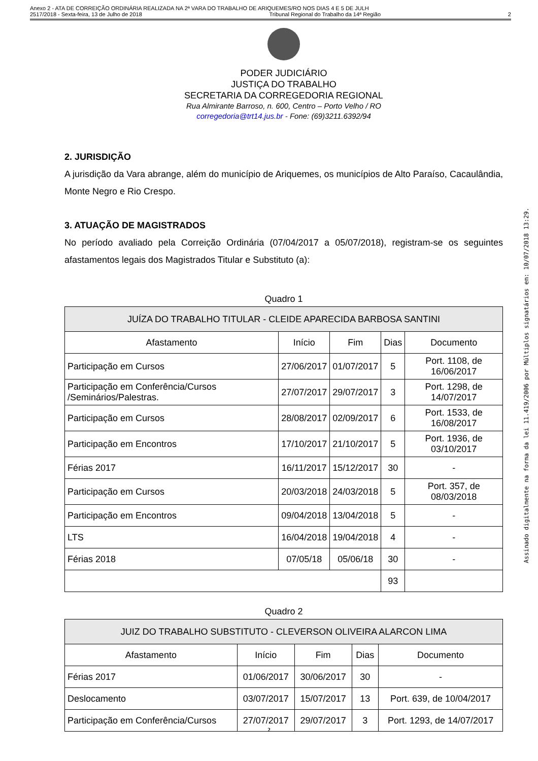Anexo 2 - ATA DE CORREIÇÃO ORDINÁRIA REALIZADA NA 2ª VARA DO TRABALHO DE ARIQUEMES/RO NOS DIAS 4 E 5 DE JULH
2517/2018 - Sexta-feira, 13 de Julho de 2018 Tribunal Regional do Trabalho da 14ª Região 2
PODER JUDICIÁRIO
JUSTIÇA DO TRABALHO
SECRETARIA DA CORREGEDORIA REGIONAL
Rua Almirante Barroso, n. 600, Centro – Porto Velho / RO
corregedoria@trt14.jus.br - Fone: (69)3211.6392/94
2. JURISDIÇÃO
A jurisdição da Vara abrange, além do município de Ariquemes, os municípios de Alto Paraíso, Cacaulândia, Monte Negro e Rio Crespo.
3. ATUAÇÃO DE MAGISTRADOS
No período avaliado pela Correição Ordinária (07/04/2017 a 05/07/2018), registram-se os seguintes afastamentos legais dos Magistrados Titular e Substituto (a):
Quadro 1
| JUÍZA DO TRABALHO TITULAR - CLEIDE APARECIDA BARBOSA SANTINI | | | | |
| --- | --- | --- | --- | --- |
| Afastamento | Início | Fim | Dias | Documento |
| Participação em Cursos | 27/06/2017 | 01/07/2017 | 5 | Port. 1108, de 16/06/2017 |
| Participação em Conferência/Cursos /Seminários/Palestras. | 27/07/2017 | 29/07/2017 | 3 | Port. 1298, de 14/07/2017 |
| Participação em Cursos | 28/08/2017 | 02/09/2017 | 6 | Port. 1533, de 16/08/2017 |
| Participação em Encontros | 17/10/2017 | 21/10/2017 | 5 | Port. 1936, de 03/10/2017 |
| Férias 2017 | 16/11/2017 | 15/12/2017 | 30 | - |
| Participação em Cursos | 20/03/2018 | 24/03/2018 | 5 | Port. 357, de 08/03/2018 |
| Participação em Encontros | 09/04/2018 | 13/04/2018 | 5 | - |
| LTS | 16/04/2018 | 19/04/2018 | 4 | - |
| Férias 2018 | 07/05/18 | 05/06/18 | 30 | - |
| | | | 93 | |
Quadro 2
| JUIZ DO TRABALHO SUBSTITUTO - CLEVERSON OLIVEIRA ALARCON LIMA | | | | |
| --- | --- | --- | --- | --- |
| Afastamento | Início | Fim | Dias | Documento |
| Férias 2017 | 01/06/2017 | 30/06/2017 | 30 | - |
| Deslocamento | 03/07/2017 | 15/07/2017 | 13 | Port. 639, de 10/04/2017 |
| Participação em Conferência/Cursos | 27/07/2017 | 29/07/2017 | 3 | Port. 1293, de 14/07/2017 |
Assinado digitalmente na forma da lei 11.419/2006 por Múltiplos signatários em: 10/07/2018 13:29.
2